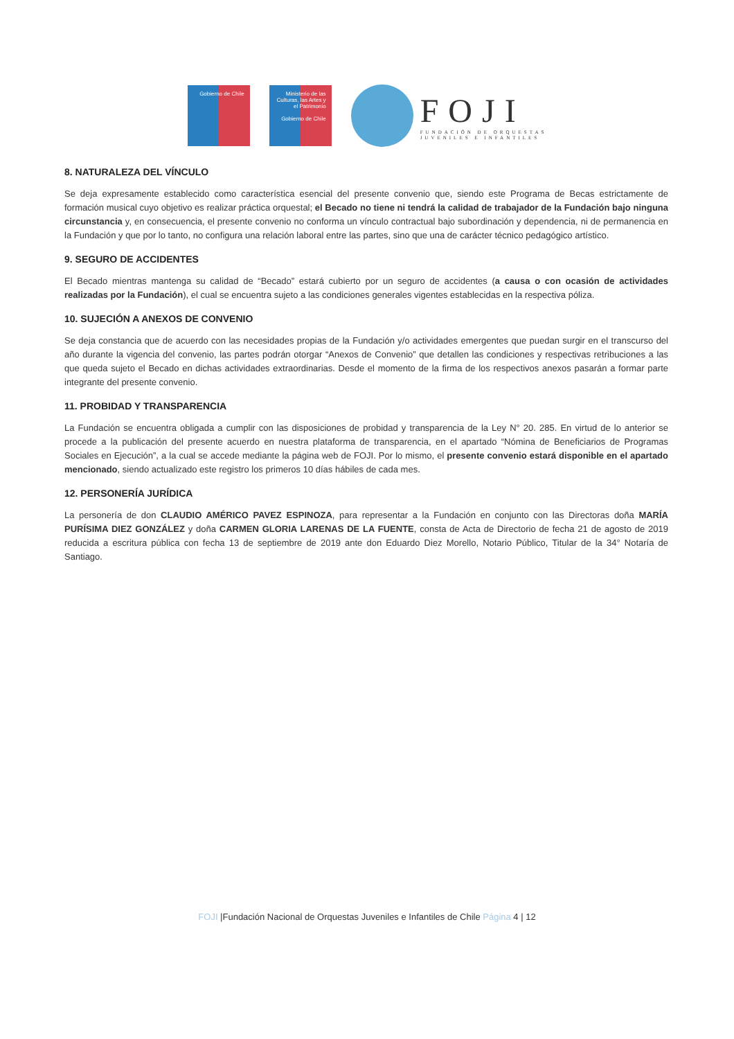Gobierno de Chile
Ministerio de las Culturas, las Artes y el Patrimonio
Gobierno de Chile
FOJI
FUNDACIÓN DE ORQUESTAS
JUVENILES E INFANTILES
8. NATURALEZA DEL VÍNCULO
Se deja expresamente establecido como característica esencial del presente convenio que, siendo este Programa de Becas estrictamente de formación musical cuyo objetivo es realizar práctica orquestal; el Becado no tiene ni tendrá la calidad de trabajador de la Fundación bajo ninguna circunstancia y, en consecuencia, el presente convenio no conforma un vínculo contractual bajo subordinación y dependencia, ni de permanencia en la Fundación y que por lo tanto, no configura una relación laboral entre las partes, sino que una de carácter técnico pedagógico artístico.
9. SEGURO DE ACCIDENTES
El Becado mientras mantenga su calidad de “Becado” estará cubierto por un seguro de accidentes (a causa o con ocasión de actividades realizadas por la Fundación), el cual se encuentra sujeto a las condiciones generales vigentes establecidas en la respectiva póliza.
10. SUJECIÓN A ANEXOS DE CONVENIO
Se deja constancia que de acuerdo con las necesidades propias de la Fundación y/o actividades emergentes que puedan surgir en el transcurso del año durante la vigencia del convenio, las partes podrán otorgar “Anexos de Convenio” que detallen las condiciones y respectivas retribuciones a las que queda sujeto el Becado en dichas actividades extraordinarias. Desde el momento de la firma de los respectivos anexos pasarán a formar parte integrante del presente convenio.
11. PROBIDAD Y TRANSPARENCIA
La Fundación se encuentra obligada a cumplir con las disposiciones de probidad y transparencia de la Ley N° 20. 285. En virtud de lo anterior se procede a la publicación del presente acuerdo en nuestra plataforma de transparencia, en el apartado “Nómina de Beneficiarios de Programas Sociales en Ejecución”, a la cual se accede mediante la página web de FOJI. Por lo mismo, el presente convenio estará disponible en el apartado mencionado, siendo actualizado este registro los primeros 10 días hábiles de cada mes.
12. PERSONERÍA JURÍDICA
La personería de don CLAUDIO AMÉRICO PAVEZ ESPINOZA, para representar a la Fundación en conjunto con las Directoras doña MARÍA PURÍSIMA DIEZ GONZÁLEZ y doña CARMEN GLORIA LARENAS DE LA FUENTE, consta de Acta de Directorio de fecha 21 de agosto de 2019 reducida a escritura pública con fecha 13 de septiembre de 2019 ante don Eduardo Diez Morello, Notario Público, Titular de la 34° Notaría de Santiago.
FOJI |Fundación Nacional de Orquestas Juveniles e Infantiles de Chile Página 4 | 12